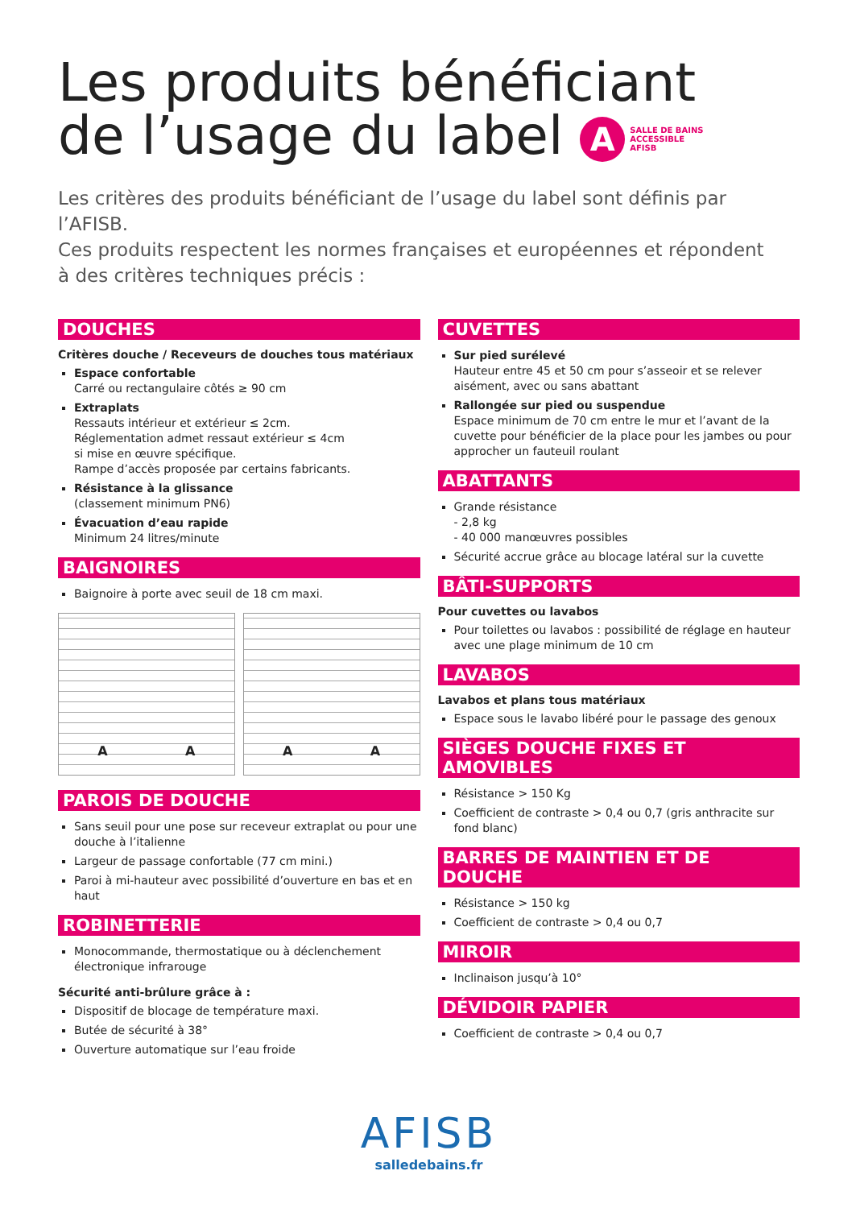Les produits bénéficiant
de l’usage du label A SALLE DE BAINS
ACCESSIBLE
AFISB
Les critères des produits bénéficiant de l’usage du label sont définis par l’AFISB.
Ces produits respectent les normes françaises et européennes et répondent
à des critères techniques précis :
DOUCHES
Critères douche / Receveurs de douches tous matériaux
Espace confortable
Carré ou rectangulaire côtés ≥ 90 cm
Extraplats
Ressauts intérieur et extérieur ≤ 2cm.
Réglementation admet ressaut extérieur ≤ 4cm
si mise en œuvre spécifique.
Rampe d’accès proposée par certains fabricants.
Résistance à la glissance
(classement minimum PN6)
Évacuation d’eau rapide
Minimum 24 litres/minute
BAIGNOIRES
Baignoire à porte avec seuil de 18 cm maxi.
A A A A
PAROIS DE DOUCHE
Sans seuil pour une pose sur receveur extraplat ou pour une douche à l’italienne
Largeur de passage confortable (77 cm mini.)
Paroi à mi-hauteur avec possibilité d’ouverture en bas et en haut
ROBINETTERIE
Monocommande, thermostatique ou à déclenchement électronique infrarouge
Sécurité anti-brûlure grâce à :
Dispositif de blocage de température maxi.
Butée de sécurité à 38°
Ouverture automatique sur l’eau froide
CUVETTES
Sur pied surélevé
Hauteur entre 45 et 50 cm pour s’asseoir et se relever aisément, avec ou sans abattant
Rallongée sur pied ou suspendue
Espace minimum de 70 cm entre le mur et l’avant de la cuvette pour bénéficier de la place pour les jambes ou pour approcher un fauteuil roulant
ABATTANTS
Grande résistance
- 2,8 kg
- 40 000 manœuvres possibles
Sécurité accrue grâce au blocage latéral sur la cuvette
BÂTI-SUPPORTS
Pour cuvettes ou lavabos
Pour toilettes ou lavabos : possibilité de réglage en hauteur avec une plage minimum de 10 cm
LAVABOS
Lavabos et plans tous matériaux
Espace sous le lavabo libéré pour le passage des genoux
SIÈGES DOUCHE FIXES ET AMOVIBLES
Résistance > 150 Kg
Coefficient de contraste > 0,4 ou 0,7 (gris anthracite sur fond blanc)
BARRES DE MAINTIEN ET DE DOUCHE
Résistance > 150 kg
Coefficient de contraste > 0,4 ou 0,7
MIROIR
Inclinaison jusqu’à 10°
DÉVIDOIR PAPIER
Coefficient de contraste > 0,4 ou 0,7
AFISB
salledebains.fr